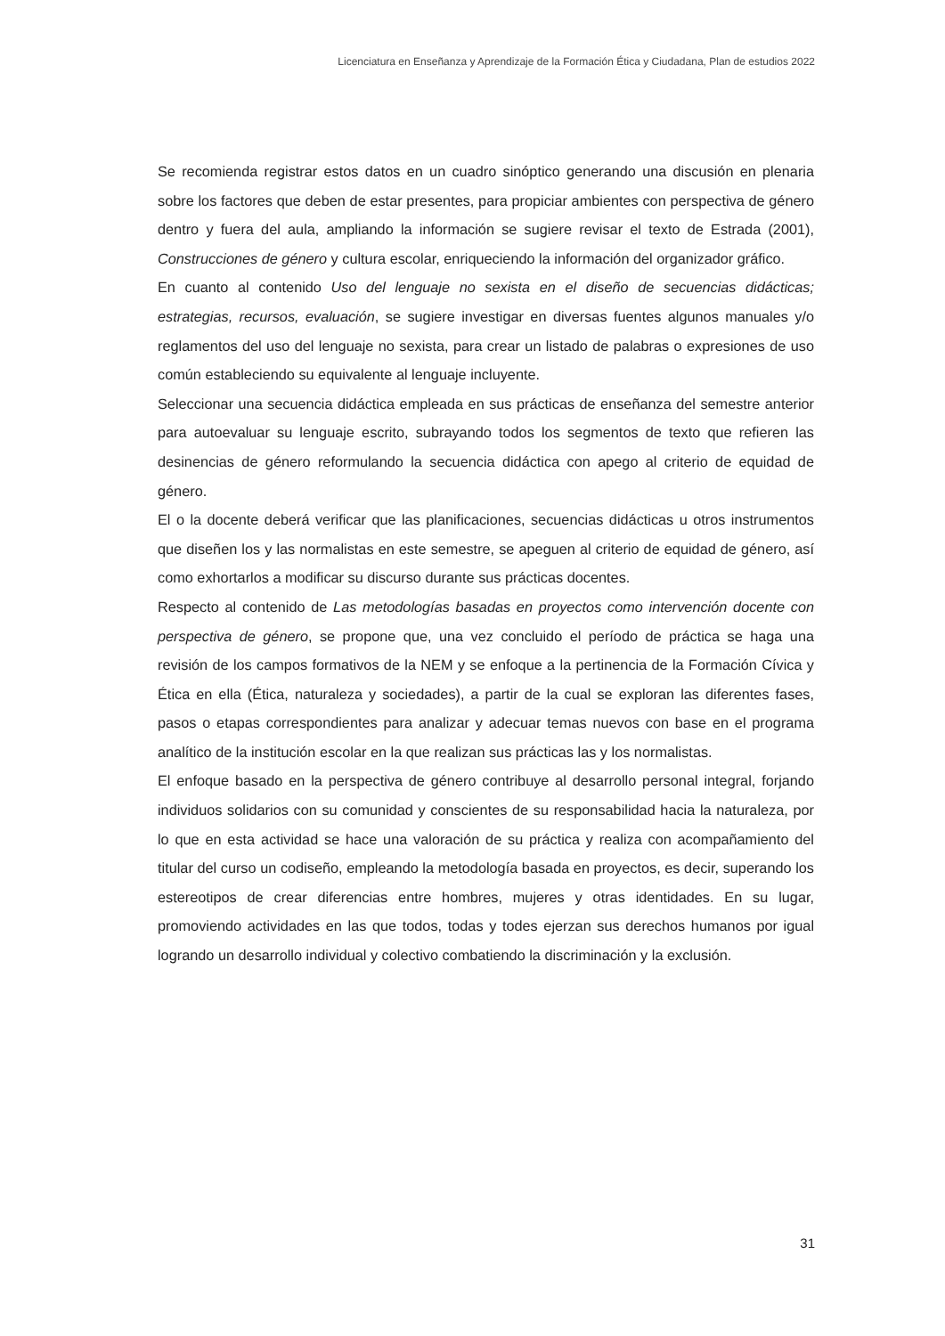Licenciatura en Enseñanza y Aprendizaje de la Formación Ética y Ciudadana, Plan de estudios 2022
Se recomienda registrar estos datos en un cuadro sinóptico generando una discusión en plenaria sobre los factores que deben de estar presentes, para propiciar ambientes con perspectiva de género dentro y fuera del aula, ampliando la información se sugiere revisar el texto de Estrada (2001), Construcciones de género y cultura escolar, enriqueciendo la información del organizador gráfico.
En cuanto al contenido Uso del lenguaje no sexista en el diseño de secuencias didácticas; estrategias, recursos, evaluación, se sugiere investigar en diversas fuentes algunos manuales y/o reglamentos del uso del lenguaje no sexista, para crear un listado de palabras o expresiones de uso común estableciendo su equivalente al lenguaje incluyente.
Seleccionar una secuencia didáctica empleada en sus prácticas de enseñanza del semestre anterior para autoevaluar su lenguaje escrito, subrayando todos los segmentos de texto que refieren las desinencias de género reformulando la secuencia didáctica con apego al criterio de equidad de género.
El o la docente deberá verificar que las planificaciones, secuencias didácticas u otros instrumentos que diseñen los y las normalistas en este semestre, se apeguen al criterio de equidad de género, así como exhortarlos a modificar su discurso durante sus prácticas docentes.
Respecto al contenido de Las metodologías basadas en proyectos como intervención docente con perspectiva de género, se propone que, una vez concluido el período de práctica se haga una revisión de los campos formativos de la NEM y se enfoque a la pertinencia de la Formación Cívica y Ética en ella (Ética, naturaleza y sociedades), a partir de la cual se exploran las diferentes fases, pasos o etapas correspondientes para analizar y adecuar temas nuevos con base en el programa analítico de la institución escolar en la que realizan sus prácticas las y los normalistas.
El enfoque basado en la perspectiva de género contribuye al desarrollo personal integral, forjando individuos solidarios con su comunidad y conscientes de su responsabilidad hacia la naturaleza, por lo que en esta actividad se hace una valoración de su práctica y realiza con acompañamiento del titular del curso un codiseño, empleando la metodología basada en proyectos, es decir, superando los estereotipos de crear diferencias entre hombres, mujeres y otras identidades. En su lugar, promoviendo actividades en las que todos, todas y todes ejerzan sus derechos humanos por igual logrando un desarrollo individual y colectivo combatiendo la discriminación y la exclusión.
31